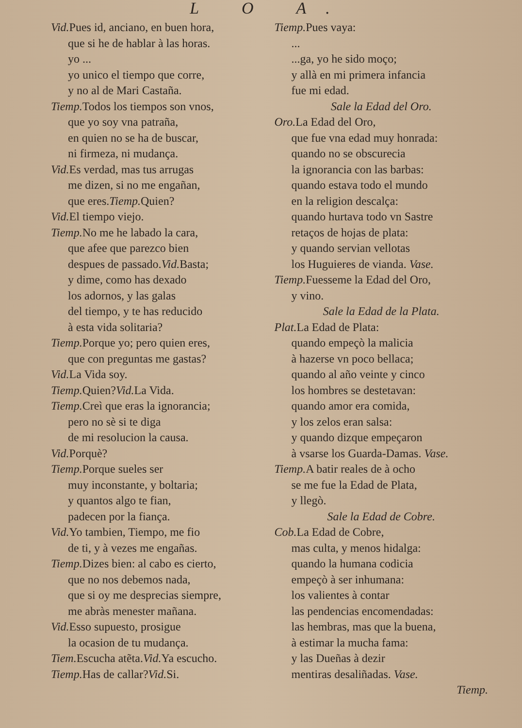L O A.
Vid. Pues id, anciano, en buen hora,
que si he de hablar à las horas.
yo ...
yo unico el tiempo que corre,
y no al de Mari Castaña.
Tiemp. Todos los tiempos son vnos,
que yo soy vna patraña,
en quien no se ha de buscar,
ni firmeza, ni mudança.
Vid. Es verdad, mas tus arrugas
me dizen, si no me engañan,
que eres.Tiemp. Quien?
Vid. El tiempo viejo.
Tiemp. No me he labado la cara,
que afee que parezco bien
despues de passado.Vid. Basta;
y dime, como has dexado
los adornos, y las galas
del tiempo, y te has reducido
à esta vida solitaria?
Tiemp. Porque yo; pero quien eres,
que con preguntas me gastas?
Vid. La Vida soy.
Tiemp. Quien?Vid. La Vida.
Tiemp. Creì que eras la ignorancia;
pero no sè si te diga
de mi resolucion la causa.
Vid. Porquè?
Tiemp. Porque sueles ser
muy inconstante, y boltaria;
y quantos algo te fian,
padecen por la fiança.
Vid. Yo tambien, Tiempo, me fio
de ti, y à vezes me engañas.
Tiemp. Dizes bien: al cabo es cierto,
que no nos debemos nada,
que si oy me desprecias siempre,
me abràs menester mañana.
Vid. Esso supuesto, prosigue
la ocasion de tu mudança.
Tiem. Escucha atẽta.Vid. Ya escucho.
Tiemp. Has de callar?Vid. Si.
Tiemp. Pues vaya:
...
...ga, yo he sido moço;
y allà en mi primera infancia
fue mi edad.
Sale la Edad del Oro.
Oro. La Edad del Oro,
que fue vna edad muy honrada:
quando no se obscurecia
la ignorancia con las barbas:
quando estava todo el mundo
en la religion descalça:
quando hurtava todo vn Sastre
retaços de hojas de plata:
y quando servian vellotas
los Huguieres de vianda. Vase.
Tiemp. Fuesseme la Edad del Oro,
y vino.
Sale la Edad de la Plata.
Plat. La Edad de Plata:
quando empeçò la malicia
à hazerse vn poco bellaca;
quando al año veinte y cinco
los hombres se destetavan:
quando amor era comida,
y los zelos eran salsa:
y quando dizque empeçaron
à vsarse los Guarda-Damas. Vase.
Tiemp. A batir reales de à ocho
se me fue la Edad de Plata,
y llegò.
Sale la Edad de Cobre.
Cob. La Edad de Cobre,
mas culta, y menos hidalga:
quando la humana codicia
empeçò à ser inhumana:
los valientes à contar
las pendencias encomendadas:
las hembras, mas que la buena,
à estimar la mucha fama:
y las Dueñas à dezir
mentiras desaliñadas. Vase.
Tiemp.